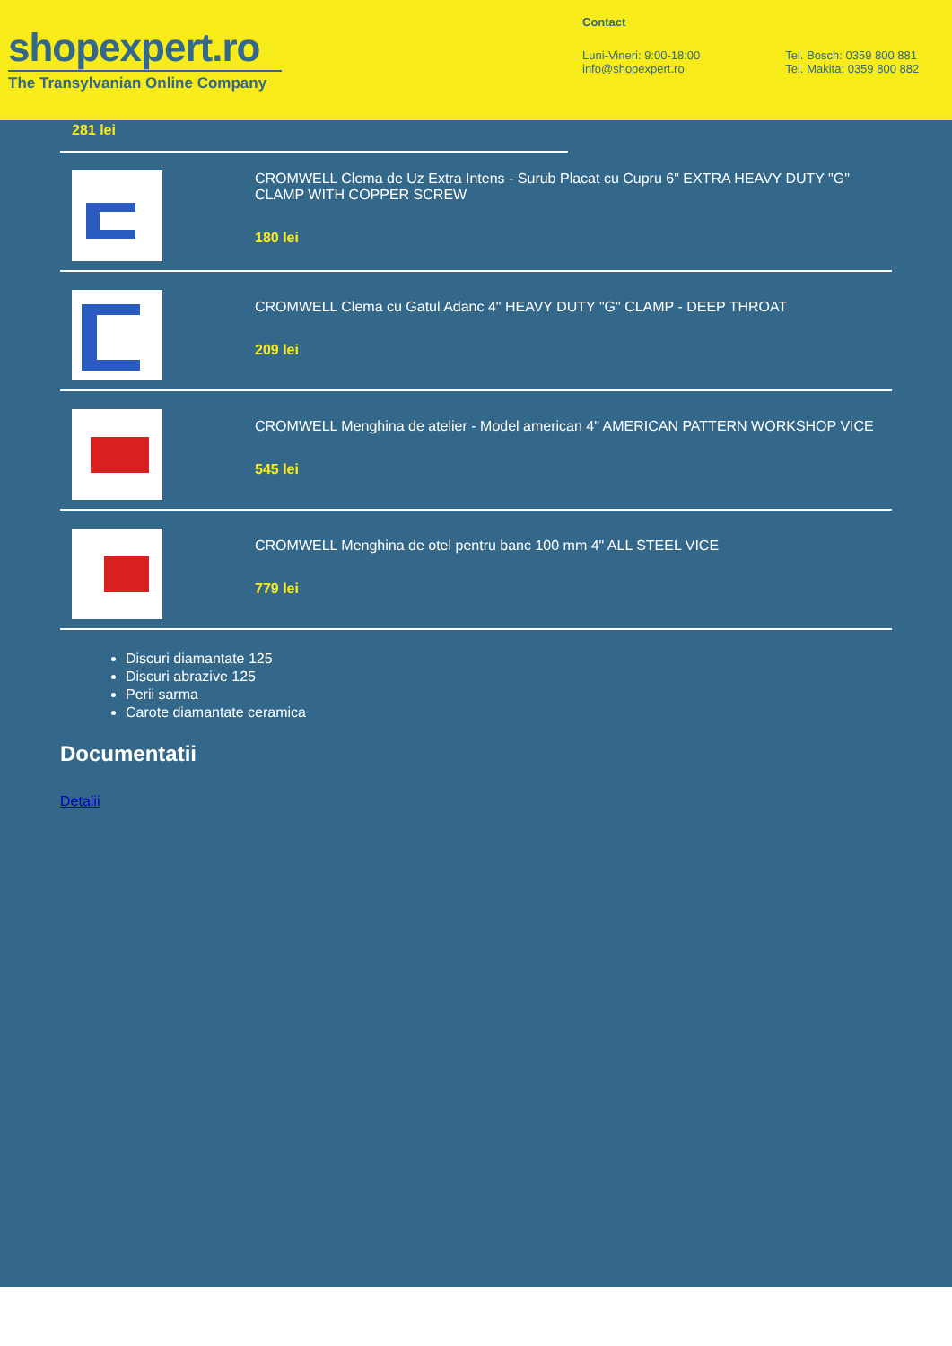shopexpert.ro
The Transylvanian Online Company
Contact
Luni-Vineri: 9:00-18:00
info@shopexpert.ro
Tel. Bosch: 0359 800 881
Tel. Makita: 0359 800 882
281 lei
CROMWELL Clema de Uz Extra Intens - Surub Placat cu Cupru 6" EXTRA HEAVY DUTY "G" CLAMP WITH COPPER SCREW
180 lei
CROMWELL Clema cu Gatul Adanc 4" HEAVY DUTY "G" CLAMP - DEEP THROAT
209 lei
CROMWELL Menghina de atelier - Model american 4" AMERICAN PATTERN WORKSHOP VICE
545 lei
CROMWELL Menghina de otel pentru banc 100 mm 4" ALL STEEL VICE
779 lei
Discuri diamantate 125
Discuri abrazive 125
Perii sarma
Carote diamantate ceramica
Documentatii
Detalii